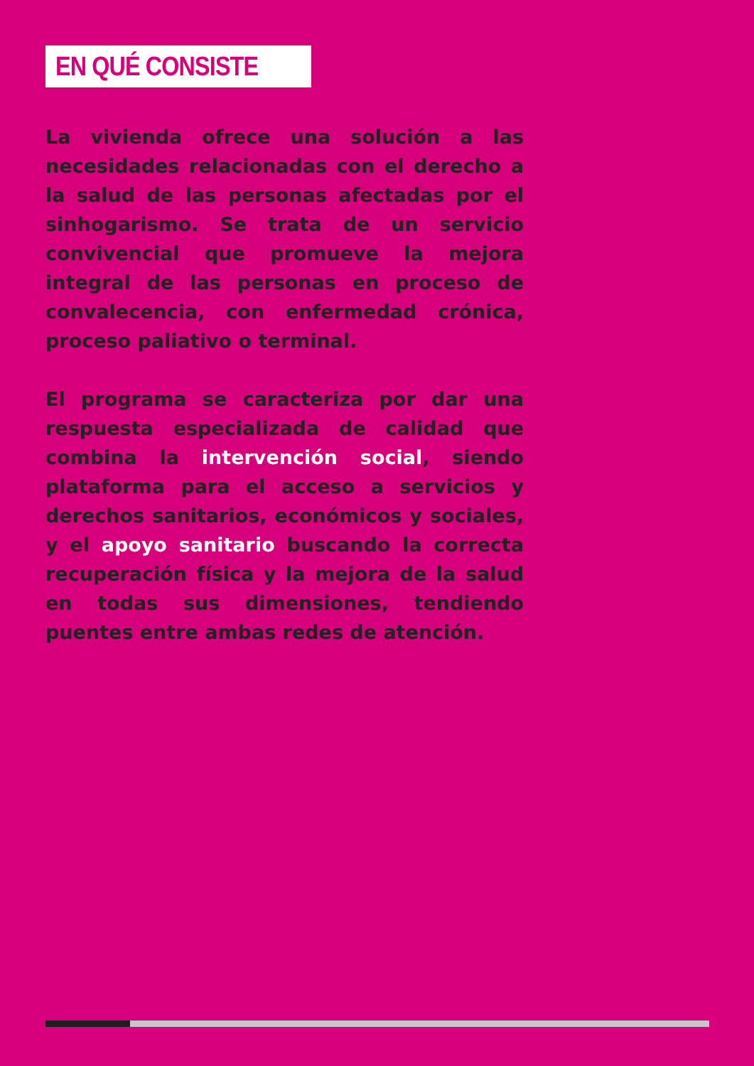EN QUÉ CONSISTE
La vivienda ofrece una solución a las necesidades relacionadas con el derecho a la salud de las personas afectadas por el sinhogarismo. Se trata de un servicio convivencial que promueve la mejora integral de las personas en proceso de convalecencia, con enfermedad crónica, proceso paliativo o terminal.
El programa se caracteriza por dar una respuesta especializada de calidad que combina la intervención social, siendo plataforma para el acceso a servicios y derechos sanitarios, económicos y sociales, y el apoyo sanitario buscando la correcta recuperación física y la mejora de la salud en todas sus dimensiones, tendiendo puentes entre ambas redes de atención.